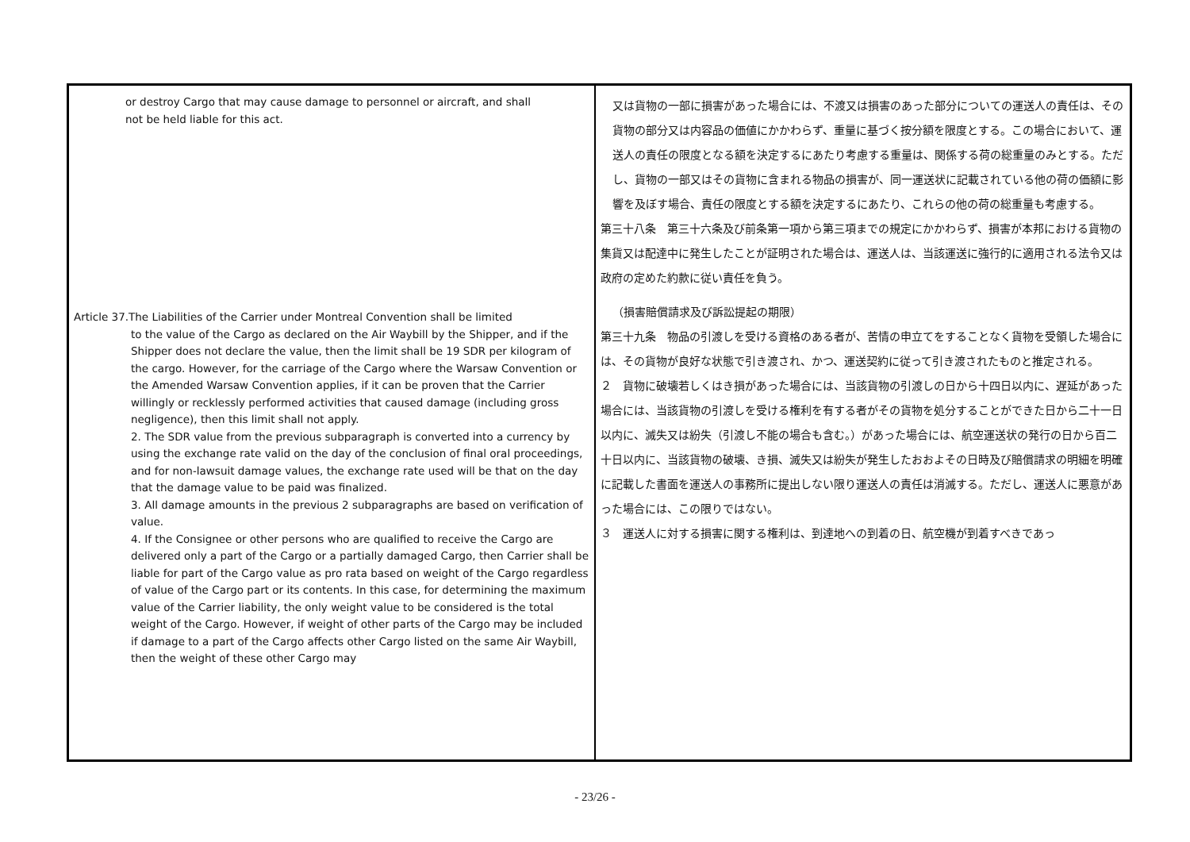| or destroy Cargo that may cause damage to personnel or aircraft, and shall not be held liable for this act. Article 37.The Liabilities of the Carrier under Montreal Convention shall be limited to the value of the Cargo as declared on the Air Waybill by the Shipper, and if the Shipper does not declare the value, then the limit shall be 19 SDR per kilogram of the cargo. However, for the carriage of the Cargo where the Warsaw Convention or the Amended Warsaw Convention applies, if it can be proven that the Carrier willingly or recklessly performed activities that caused damage (including gross negligence), then this limit shall not apply. 2. The SDR value from the previous subparagraph is converted into a currency by using the exchange rate valid on the day of the conclusion of final oral proceedings, and for non-lawsuit damage values, the exchange rate used will be that on the day that the damage value to be paid was finalized. 3. All damage amounts in the previous 2 subparagraphs are based on verification of value. 4. If the Consignee or other persons who are qualified to receive the Cargo are delivered only a part of the Cargo or a partially damaged Cargo, then Carrier shall be liable for part of the Cargo value as pro rata based on weight of the Cargo regardless of value of the Cargo part or its contents. In this case, for determining the maximum value of the Carrier liability, the only weight value to be considered is the total weight of the Cargo. However, if weight of other parts of the Cargo may be included if damage to a part of the Cargo affects other Cargo listed on the same Air Waybill, then the weight of these other Cargo may | 又は貨物の一部に損害があった場合には、不渡又は損害のあった部分についての運送人の責任は、その貨物の部分又は内容品の価値にかかわらず、重量に基づく按分額を限度とする。この場合において、運送人の責任の限度となる額を決定するにあたり考慮する重量は、関係する荷の総重量のみとする。ただし、貨物の一部又はその貨物に含まれる物品の損害が、同一運送状に記載されている他の荷の価額に影響を及ぼす場合、責任の限度とする額を決定するにあたり、これらの他の荷の総重量も考慮する。 第三十八条 第三十六条及び前条第一項から第三項までの規定にかかわらず、損害が本邦における貨物の集貨又は配達中に発生したことが証明された場合は、運送人は、当該運送に強行的に適用される法令又は政府の定めた約款に従い責任を負う。 （損害賠償請求及び訴訟提起の期限） 第三十九条 物品の引渡しを受ける資格のある者が、苦情の申立てをすることなく貨物を受領した場合には、その貨物が良好な状態で引き渡され、かつ、運送契約に従って引き渡されたものと推定される。 ２ 貨物に破壊若しくはき損があった場合には、当該貨物の引渡しの日から十四日以内に、遅延があった場合には、当該貨物の引渡しを受ける権利を有する者がその貨物を処分することができた日から二十一日以内に、滅失又は紛失（引渡し不能の場合も含む。）があった場合には、航空運送状の発行の日から百二十日以内に、当該貨物の破壊、き損、滅失又は紛失が発生したおおよその日時及び賠償請求の明細を明確に記載した書面を運送人の事務所に提出しない限り運送人の責任は消滅する。ただし、運送人に悪意があった場合には、この限りではない。 ３ 運送人に対する損害に関する権利は、到達地への到着の日、航空機が到着すべきであっ |
- 23/26 -